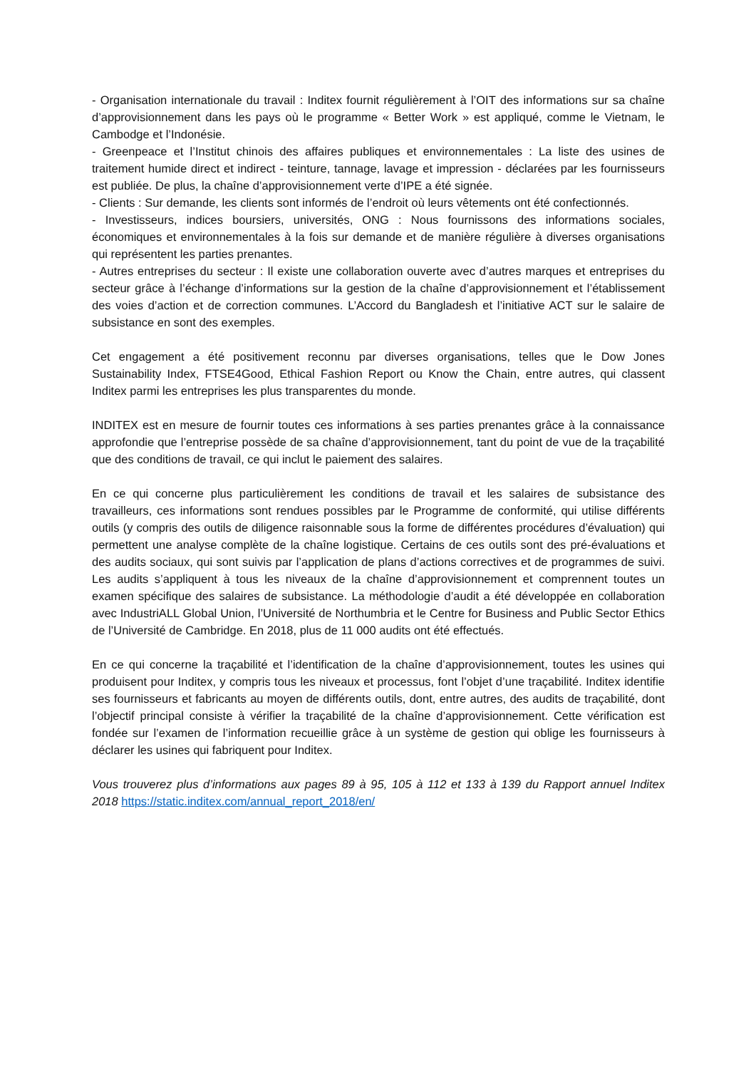- Organisation internationale du travail : Inditex fournit régulièrement à l’OIT des informations sur sa chaîne d’approvisionnement dans les pays où le programme « Better Work » est appliqué, comme le Vietnam, le Cambodge et l’Indonésie.
- Greenpeace et l’Institut chinois des affaires publiques et environnementales : La liste des usines de traitement humide direct et indirect - teinture, tannage, lavage et impression - déclarées par les fournisseurs est publiée. De plus, la chaîne d’approvisionnement verte d’IPE a été signée.
- Clients : Sur demande, les clients sont informés de l’endroit où leurs vêtements ont été confectionnés.
- Investisseurs, indices boursiers, universités, ONG : Nous fournissons des informations sociales, économiques et environnementales à la fois sur demande et de manière régulière à diverses organisations qui représentent les parties prenantes.
- Autres entreprises du secteur : Il existe une collaboration ouverte avec d’autres marques et entreprises du secteur grâce à l’échange d’informations sur la gestion de la chaîne d’approvisionnement et l’établissement des voies d’action et de correction communes. L’Accord du Bangladesh et l’initiative ACT sur le salaire de subsistance en sont des exemples.
Cet engagement a été positivement reconnu par diverses organisations, telles que le Dow Jones Sustainability Index, FTSE4Good, Ethical Fashion Report ou Know the Chain, entre autres, qui classent Inditex parmi les entreprises les plus transparentes du monde.
INDITEX est en mesure de fournir toutes ces informations à ses parties prenantes grâce à la connaissance approfondie que l’entreprise possède de sa chaîne d’approvisionnement, tant du point de vue de la traçabilité que des conditions de travail, ce qui inclut le paiement des salaires.
En ce qui concerne plus particulièrement les conditions de travail et les salaires de subsistance des travailleurs, ces informations sont rendues possibles par le Programme de conformité, qui utilise différents outils (y compris des outils de diligence raisonnable sous la forme de différentes procédures d’évaluation) qui permettent une analyse complète de la chaîne logistique. Certains de ces outils sont des pré-évaluations et des audits sociaux, qui sont suivis par l’application de plans d’actions correctives et de programmes de suivi. Les audits s’appliquent à tous les niveaux de la chaîne d’approvisionnement et comprennent toutes un examen spécifique des salaires de subsistance. La méthodologie d’audit a été développée en collaboration avec IndustriALL Global Union, l’Université de Northumbria et le Centre for Business and Public Sector Ethics de l’Université de Cambridge. En 2018, plus de 11 000 audits ont été effectués.
En ce qui concerne la traçabilité et l’identification de la chaîne d’approvisionnement, toutes les usines qui produisent pour Inditex, y compris tous les niveaux et processus, font l’objet d’une traçabilité. Inditex identifie ses fournisseurs et fabricants au moyen de différents outils, dont, entre autres, des audits de traçabilité, dont l’objectif principal consiste à vérifier la traçabilité de la chaîne d’approvisionnement. Cette vérification est fondée sur l’examen de l’information recueillie grâce à un système de gestion qui oblige les fournisseurs à déclarer les usines qui fabriquent pour Inditex.
Vous trouverez plus d’informations aux pages 89 à 95, 105 à 112 et 133 à 139 du Rapport annuel Inditex 2018 https://static.inditex.com/annual_report_2018/en/